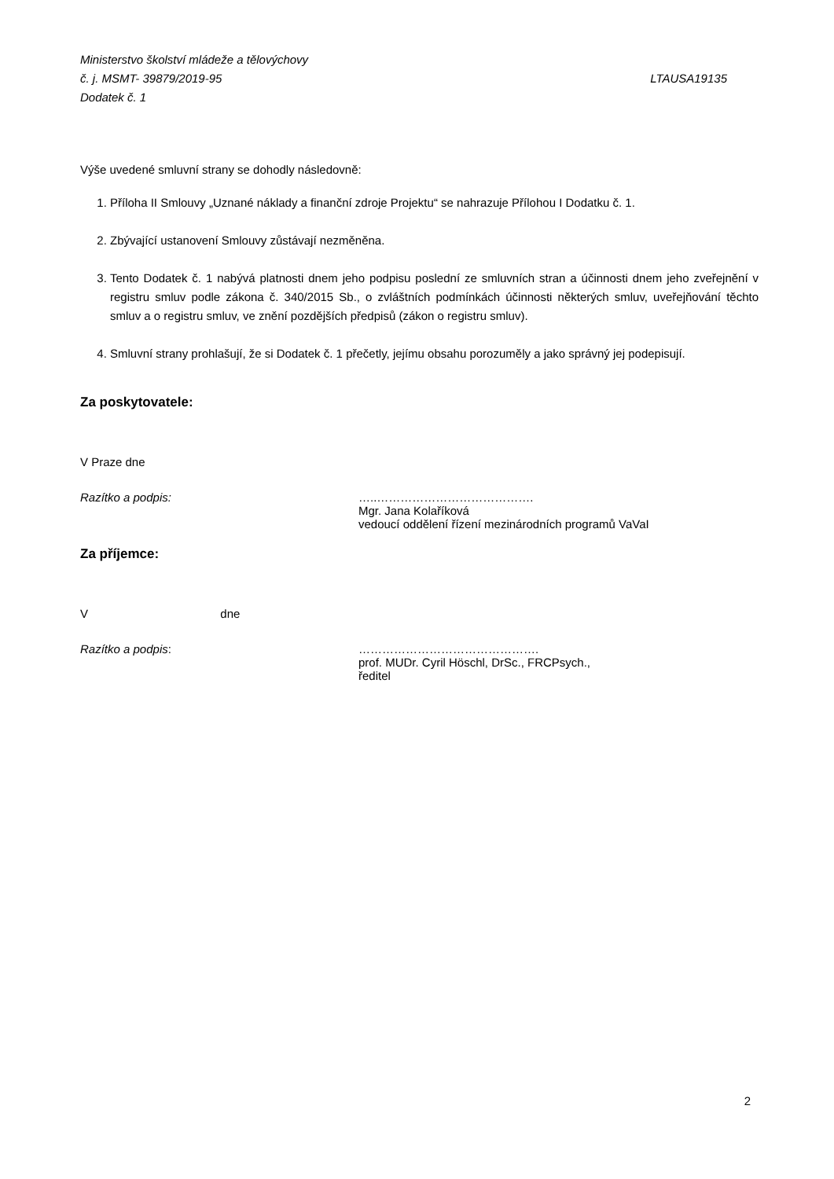Ministerstvo školství mládeže a tělovýchovy
č. j. MSMT- 39879/2019-95 LTAUSA19135
Dodatek č. 1
Výše uvedené smluvní strany se dohodly následovně:
1. Příloha II Smlouvy „Uznané náklady a finanční zdroje Projektu“ se nahrazuje Přílohou I Dodatku č. 1.
2. Zbývající ustanovení Smlouvy zůstávají nezměněna.
3. Tento Dodatek č. 1 nabývá platnosti dnem jeho podpisu poslední ze smluvních stran a účinnosti dnem jeho zveřejnění v registru smluv podle zákona č. 340/2015 Sb., o zvláštních podmínkách účinnosti některých smluv, uveřejňování těchto smluv a o registru smluv, ve znění pozdějších předpisů (zákon o registru smluv).
4. Smluvní strany prohlašují, že si Dodatek č. 1 přečetly, jejímu obsahu porozuměly a jako správný jej podepisují.
Za poskytovatele:
V Praze dne
Razítko a podpis: …..………………………………….
Mgr. Jana Kolaříková
vedoucí oddělení řízení mezinárodních programů VaVaI
Za příjemce:
V dne
Razítko a podpis: ……………………………………….
prof. MUDr. Cyril Höschl, DrSc., FRCPsych.,
ředitel
2